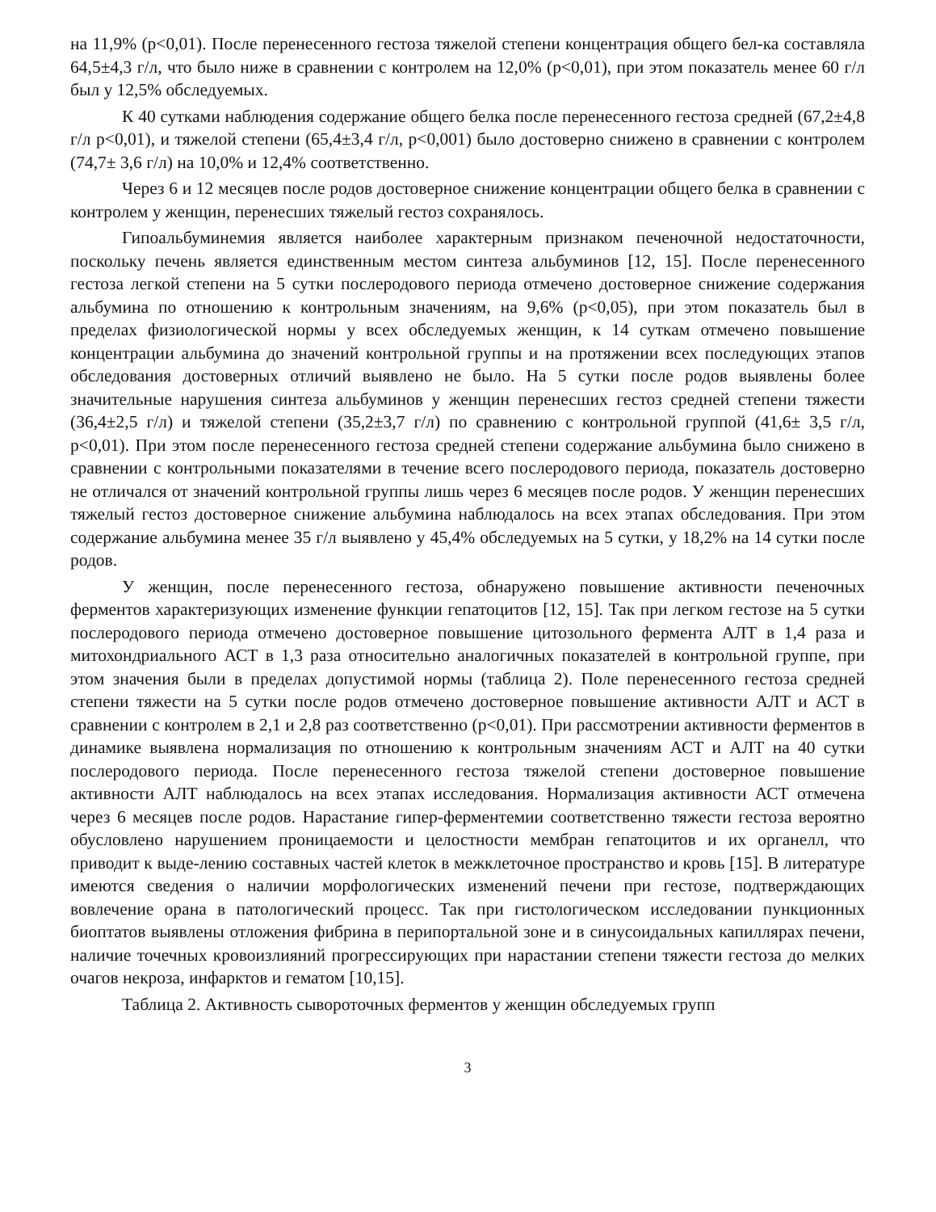на 11,9% (p<0,01). После перенесенного гестоза тяжелой степени концентрация общего бел-ка составляла 64,5±4,3 г/л, что было ниже в сравнении с контролем на 12,0% (p<0,01), при этом показатель менее 60 г/л был у 12,5% обследуемых.
К 40 сутками наблюдения содержание общего белка после перенесенного гестоза средней (67,2±4,8 г/л p<0,01), и тяжелой степени (65,4±3,4 г/л, p<0,001) было достоверно снижено в сравнении с контролем (74,7± 3,6 г/л) на 10,0% и 12,4% соответственно.
Через 6 и 12 месяцев после родов достоверное снижение концентрации общего белка в сравнении с контролем у женщин, перенесших тяжелый гестоз сохранялось.
Гипоальбуминемия является наиболее характерным признаком печеночной недостаточности, поскольку печень является единственным местом синтеза альбуминов [12, 15]. После перенесенного гестоза легкой степени на 5 сутки послеродового периода отмечено достоверное снижение содержания альбумина по отношению к контрольным значениям, на 9,6% (p<0,05), при этом показатель был в пределах физиологической нормы у всех обследуемых женщин, к 14 суткам отмечено повышение концентрации альбумина до значений контрольной группы и на протяжении всех последующих этапов обследования достоверных отличий выявлено не было. На 5 сутки после родов выявлены более значительные нарушения синтеза альбуминов у женщин перенесших гестоз средней степени тяжести (36,4±2,5 г/л) и тяжелой степени (35,2±3,7 г/л) по сравнению с контрольной группой (41,6± 3,5 г/л, p<0,01). При этом после перенесенного гестоза средней степени содержание альбумина было снижено в сравнении с контрольными показателями в течение всего послеродового периода, показатель достоверно не отличался от значений контрольной группы лишь через 6 месяцев после родов. У женщин перенесших тяжелый гестоз достоверное снижение альбумина наблюдалось на всех этапах обследования. При этом содержание альбумина менее 35 г/л выявлено у 45,4% обследуемых на 5 сутки, у 18,2% на 14 сутки после родов.
У женщин, после перенесенного гестоза, обнаружено повышение активности печеночных ферментов характеризующих изменение функции гепатоцитов [12, 15]. Так при легком гестозе на 5 сутки послеродового периода отмечено достоверное повышение цитозольного фермента АЛТ в 1,4 раза и митохондриального АСТ в 1,3 раза относительно аналогичных показателей в контрольной группе, при этом значения были в пределах допустимой нормы (таблица 2). Поле перенесенного гестоза средней степени тяжести на 5 сутки после родов отмечено достоверное повышение активности АЛТ и АСТ в сравнении с контролем в 2,1 и 2,8 раз соответственно (p<0,01). При рассмотрении активности ферментов в динамике выявлена нормализация по отношению к контрольным значениям АСТ и АЛТ на 40 сутки послеродового периода. После перенесенного гестоза тяжелой степени достоверное повышение активности АЛТ наблюдалось на всех этапах исследования. Нормализация активности АСТ отмечена через 6 месяцев после родов. Нарастание гипер-ферментемии соответственно тяжести гестоза вероятно обусловлено нарушением проницаемости и целостности мембран гепатоцитов и их органелл, что приводит к выде-лению составных частей клеток в межклеточное пространство и кровь [15]. В литературе имеются сведения о наличии морфологических изменений печени при гестозе, подтверждающих вовлечение орана в патологический процесс. Так при гистологическом исследовании пункционных биоптатов выявлены отложения фибрина в перипортальной зоне и в синусоидальных капиллярах печени, наличие точечных кровоизлияний прогрессирующих при нарастании степени тяжести гестоза до мелких очагов некроза, инфарктов и гематом [10,15].
Таблица 2. Активность сывороточных ферментов у женщин обследуемых групп
3